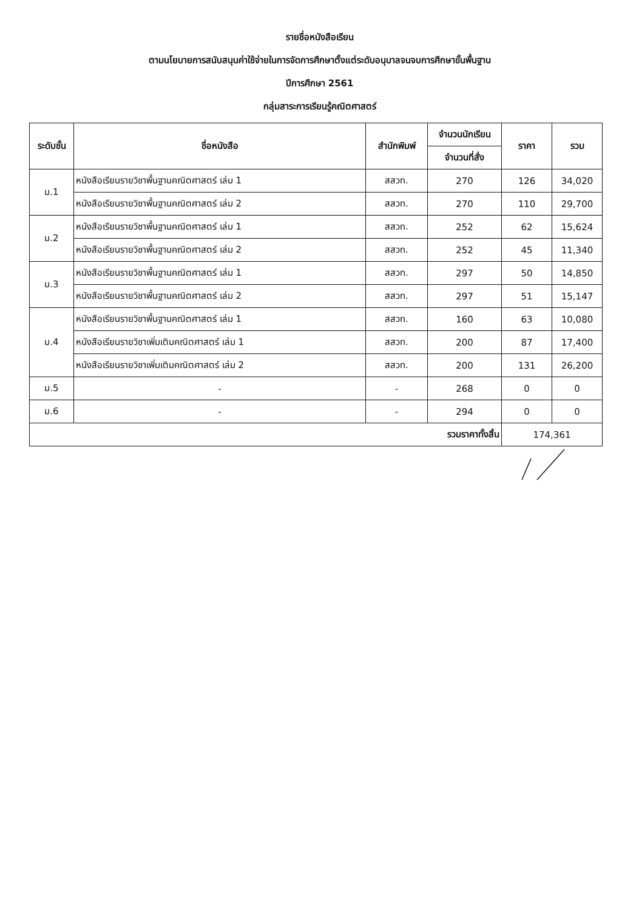รายชื่อหนังสือเรียน
ตามนโยบายการสนับสนุนค่าใช้จ่ายในการจัดการศึกษาตั้งแต่ระดับอนุบาลจนจบการศึกษาขั้นพื้นฐาน
ปีการศึกษา 2561
กลุ่มสาระการเรียนรู้คณิตศาสตร์
| ระดับชั้น | ชื่อหนังสือ | สำนักพิมพ์ | จำนวนนักเรียน | ราคา | รวม |
| --- | --- | --- | --- | --- | --- |
| | | | จำนวนที่สั่ง | | |
| ม.1 | หนังสือเรียนรายวิชาพื้นฐานคณิตศาสตร์ เล่ม 1 | สสวท. | 270 | 126 | 34,020 |
| | หนังสือเรียนรายวิชาพื้นฐานคณิตศาสตร์ เล่ม 2 | สสวท. | 270 | 110 | 29,700 |
| ม.2 | หนังสือเรียนรายวิชาพื้นฐานคณิตศาสตร์ เล่ม 1 | สสวท. | 252 | 62 | 15,624 |
| | หนังสือเรียนรายวิชาพื้นฐานคณิตศาสตร์ เล่ม 2 | สสวท. | 252 | 45 | 11,340 |
| ม.3 | หนังสือเรียนรายวิชาพื้นฐานคณิตศาสตร์ เล่ม 1 | สสวท. | 297 | 50 | 14,850 |
| | หนังสือเรียนรายวิชาพื้นฐานคณิตศาสตร์ เล่ม 2 | สสวท. | 297 | 51 | 15,147 |
| ม.4 | หนังสือเรียนรายวิชาพื้นฐานคณิตศาสตร์ เล่ม 1 | สสวท. | 160 | 63 | 10,080 |
| | หนังสือเรียนรายวิชาเพิ่มเติมคณิตศาสตร์ เล่ม 1 | สสวท. | 200 | 87 | 17,400 |
| | หนังสือเรียนรายวิชาเพิ่มเติมคณิตศาสตร์ เล่ม 2 | สสวท. | 200 | 131 | 26,200 |
| ม.5 | - | - | 268 | 0 | 0 |
| ม.6 | - | - | 294 | 0 | 0 |
| รวมราคาทั้งสิ้น | | | | 174,361 | |